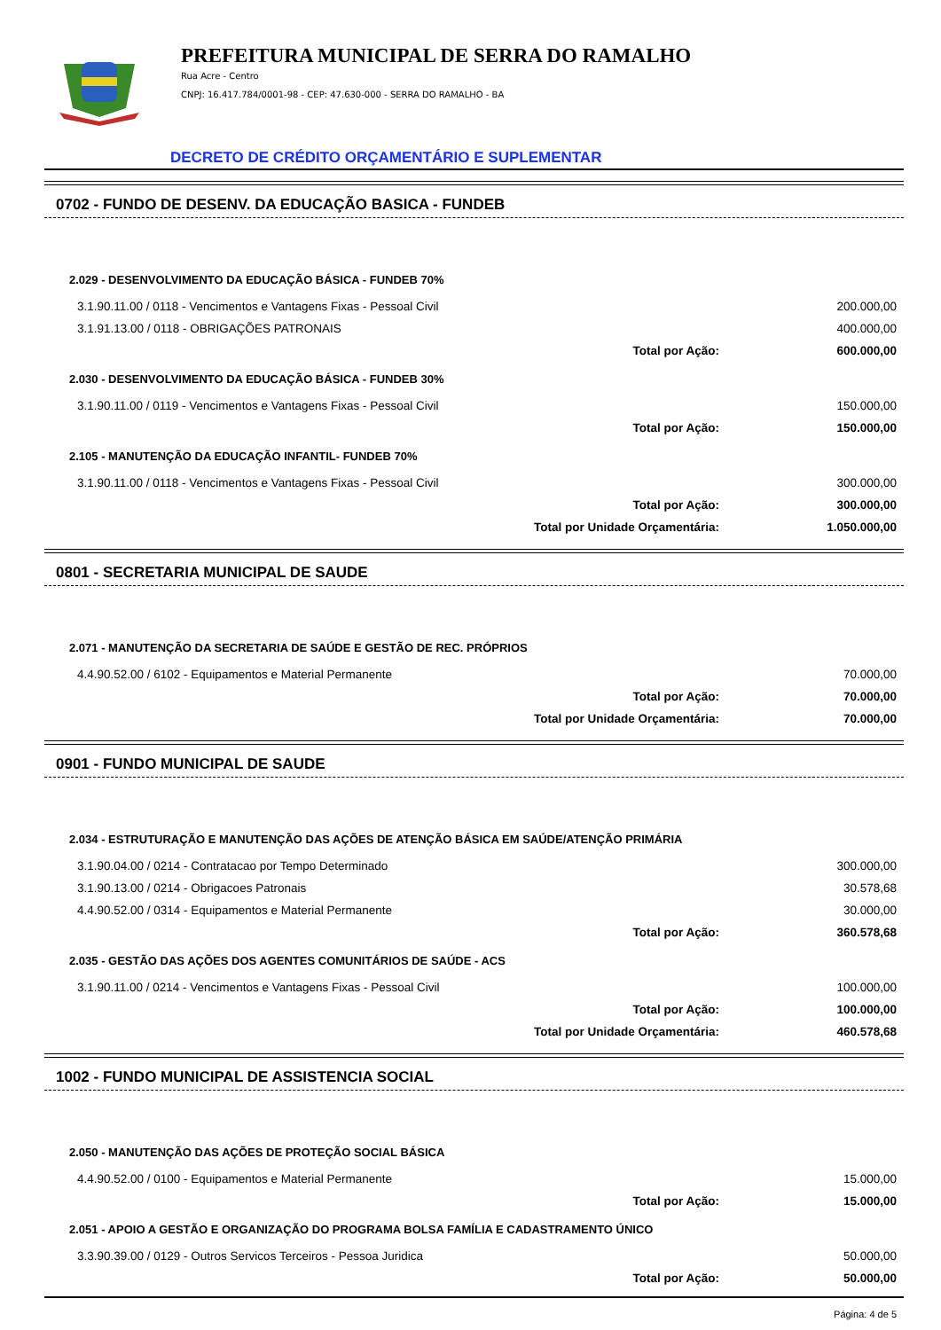PREFEITURA MUNICIPAL DE SERRA DO RAMALHO
Rua Acre - Centro
CNPJ: 16.417.784/0001-98 - CEP: 47.630-000 - SERRA DO RAMALHO - BA
DECRETO DE CRÉDITO ORÇAMENTÁRIO E SUPLEMENTAR
0702 - FUNDO DE DESENV. DA EDUCAÇÃO BASICA - FUNDEB
| 2.029 - DESENVOLVIMENTO DA EDUCAÇÃO BÁSICA - FUNDEB 70% | |
| 3.1.90.11.00 / 0118 - Vencimentos e Vantagens Fixas - Pessoal Civil | 200.000,00 |
| 3.1.91.13.00 / 0118 - OBRIGAÇÕES PATRONAIS | 400.000,00 |
| Total por Ação: | 600.000,00 |
| 2.030 - DESENVOLVIMENTO DA EDUCAÇÃO BÁSICA - FUNDEB 30% | |
| 3.1.90.11.00 / 0119 - Vencimentos e Vantagens Fixas - Pessoal Civil | 150.000,00 |
| Total por Ação: | 150.000,00 |
| 2.105 - MANUTENÇÃO DA EDUCAÇÃO INFANTIL- FUNDEB 70% | |
| 3.1.90.11.00 / 0118 - Vencimentos e Vantagens Fixas - Pessoal Civil | 300.000,00 |
| Total por Ação: | 300.000,00 |
| Total por Unidade Orçamentária: | 1.050.000,00 |
0801 - SECRETARIA MUNICIPAL DE SAUDE
| 2.071 - MANUTENÇÃO DA SECRETARIA DE SAÚDE E GESTÃO DE REC. PRÓPRIOS | |
| 4.4.90.52.00 / 6102 - Equipamentos e Material Permanente | 70.000,00 |
| Total por Ação: | 70.000,00 |
| Total por Unidade Orçamentária: | 70.000,00 |
0901 - FUNDO MUNICIPAL DE SAUDE
| 2.034 - ESTRUTURAÇÃO E MANUTENÇÃO DAS AÇÕES DE ATENÇÃO BÁSICA EM SAÚDE/ATENÇÃO PRIMÁRIA | |
| 3.1.90.04.00 / 0214 - Contratacao por Tempo Determinado | 300.000,00 |
| 3.1.90.13.00 / 0214 - Obrigacoes Patronais | 30.578,68 |
| 4.4.90.52.00 / 0314 - Equipamentos e Material Permanente | 30.000,00 |
| Total por Ação: | 360.578,68 |
| 2.035 - GESTÃO DAS AÇÕES DOS AGENTES COMUNITÁRIOS DE SAÚDE - ACS | |
| 3.1.90.11.00 / 0214 - Vencimentos e Vantagens Fixas - Pessoal Civil | 100.000,00 |
| Total por Ação: | 100.000,00 |
| Total por Unidade Orçamentária: | 460.578,68 |
1002 - FUNDO MUNICIPAL DE ASSISTENCIA SOCIAL
| 2.050 - MANUTENÇÃO DAS AÇÕES DE PROTEÇÃO SOCIAL BÁSICA | |
| 4.4.90.52.00 / 0100 - Equipamentos e Material Permanente | 15.000,00 |
| Total por Ação: | 15.000,00 |
| 2.051 - APOIO A GESTÃO E ORGANIZAÇÃO DO PROGRAMA BOLSA FAMÍLIA E CADASTRAMENTO ÚNICO | |
| 3.3.90.39.00 / 0129 - Outros Servicos Terceiros - Pessoa Juridica | 50.000,00 |
| Total por Ação: | 50.000,00 |
Página: 4 de 5